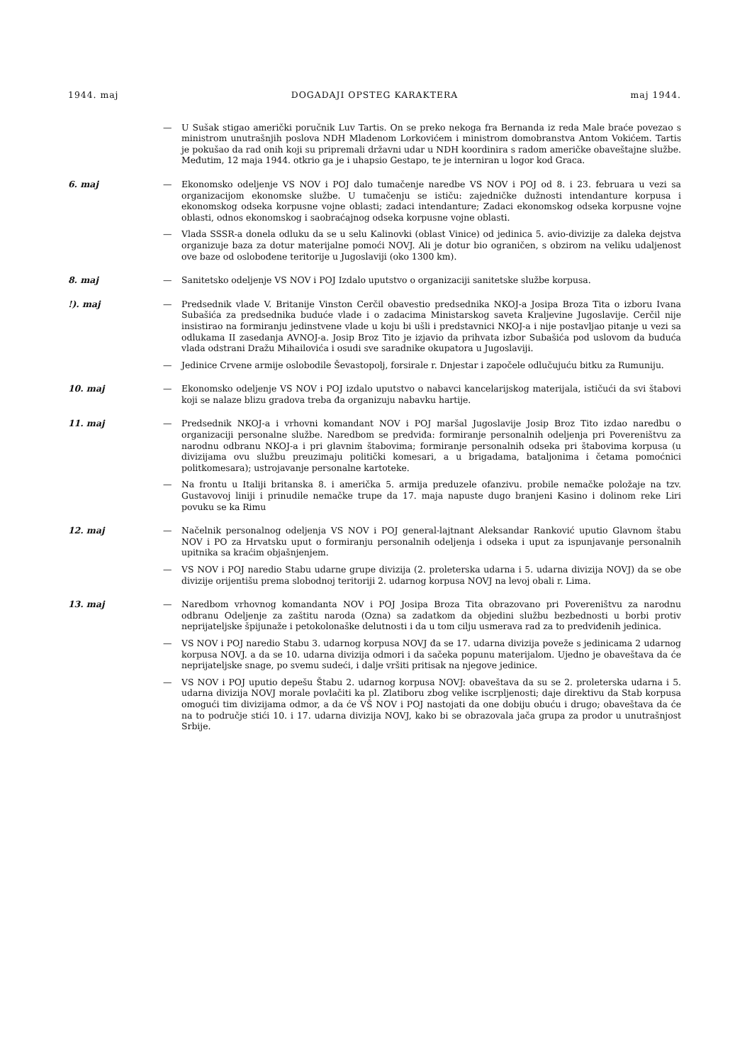1944. maj DOGADAJI OPSTEG KARAKTERA maj 1944.
— U Sušak stigao američki poručnik Luv Tartis. On se preko nekoga fra Bernanda iz reda Male braće povezao s ministrom unutrašnjih poslova NDH Mladenom Lorkovićem i ministrom domobranstva Antom Vokićem. Tartis je pokušao da rad onih koji su pripremali državni udar u NDH koordinira s radom američke obaveštajne službe. Međutim, 12 maja 1944. otkrio ga je i uhapsio Gestapo, te je interniran u logor kod Graca.
6. maj — Ekonomsko odeljenje VS NOV i POJ dalo tumačenje naredbe VS NOV i POJ od 8. i 23. februara u vezi sa organizacijom ekonomske službe. U tumačenju se ističu: zajedničke dužnosti intendanture korpusa i ekonomskog odseka korpusne vojne oblasti; zadaci intendanture; Zadaci ekonomskog odseka korpusne vojne oblasti, odnos ekonomskog i saobraćajnog odseka korpusne vojne oblasti.
— Vlada SSSR-a donela odluku da se u selu Kalinovki (oblast Vinice) od jedinica 5. avio-divizije za daleka dejstva organizuje baza za dotur materijalne pomoći NOVJ. Ali je dotur bio ograničen, s obzirom na veliku udaljenost ove baze od oslobođene teritorije u Jugoslaviji (oko 1300 km).
8. maj — Sanitetsko odeljenje VS NOV i POJ Izdalo uputstvo o organizaciji sanitetske službe korpusa.
!). maj — Predsednik vlade V. Britanije Vinston Cerčil obavestio predsednika NKOJ-a Josipa Broza Tita o izboru Ivana Subašića za predsednika buduće vlade i o zadacima Ministarskog saveta Kraljevine Jugoslavije. Cerčil nije insistirao na formiranju jedinstvene vlade u koju bi ušli i predstavnici NKOJ-a i nije postavljao pitanje u vezi sa odlukama II zasedanja AVNOJ-a. Josip Broz Tito je izjavio da prihvata izbor Subašića pod uslovom da buduća vlada odstrani Dražu Mihailovića i osudi sve saradnike okupatora u Jugoslaviji.
— Jedinice Crvene armije oslobodile Ševastopolj, forsirale r. Dnjestar i započele odlučujuću bitku za Rumuniju.
10. maj — Ekonomsko odeljenje VS NOV i POJ izdalo uputstvo o nabavci kancelarijskog materijala, ističući da svi štabovi koji se nalaze blizu gradova treba đa organizuju nabavku hartije.
11. maj — Predsednik NKOJ-a i vrhovni komandant NOV i POJ maršal Jugoslavije Josip Broz Tito izdao naredbu o organizaciji personalne službe. Naredbom se predviđa: formiranje personalnih odeljenja pri Povereništvu za narodnu odbranu NKOJ-a i pri glavnim štabovima; formiranje personalnih odseka pri štabovima korpusa (u divizijama ovu službu preuzimaju politički komesari, a u brigadama, bataljonima i četama pomoćnici politkomesara); ustrojavanje personalne kartoteke.
— Na frontu u Italiji britanska 8. i američka 5. armija preduzele ofanzivu. probile nemačke položaje na tzv. Gustavovoj liniji i prinudile nemačke trupe da 17. maja napuste dugo branjeni Kasino i dolinom reke Liri povuku se ka Rimu
12. maj — Načelnik personalnog odeljenja VS NOV i POJ general-lajtnant Aleksandar Ranković uputio Glavnom štabu NOV i PO za Hrvatsku uput o formiranju personalnih odeljenja i odseka i uput za ispunjavanje personalnih upitnika sa kraćim objašnjenjem.
— VS NOV i POJ naredio Stabu udarne grupe divizija (2. proleterska udarna i 5. udarna divizija NOVJ) da se obe divizije orijentišu prema slobodnoj teritoriji 2. udarnog korpusa NOVJ na levoj obali r. Lima.
13. maj — Naredbom vrhovnog komandanta NOV i POJ Josipa Broza Tita obrazovano pri Povereništvu za narodnu odbranu Odeljenje za zaštitu naroda (Ozna) sa zadatkom da objedini službu bezbednosti u borbi protiv neprijateljske špijunaže i petokolonaške delutnosti i da u tom cilju usmerava rad za to predviđenih jedinica.
— VS NOV i POJ naredio Stabu 3. udarnog korpusa NOVJ đa se 17. udarna divizija poveže s jedinicama 2 udarnog korpusa NOVJ. a da se 10. udarna divizija odmori i da sačeka popunu materijalom. Ujedno je obaveštava da će neprijateljske snage, po svemu sudeći, i dalje vršiti pritisak na njegove jedinice.
— VS NOV i POJ uputio depešu Štabu 2. udarnog korpusa NOVJ: obaveštava da su se 2. proleterska udarna i 5. udarna divizija NOVJ morale povlačiti ka pl. Zlatiboru zbog velike iscrpljenosti; daje direktivu da Stab korpusa omogući tim divizijama odmor, a da će VŠ NOV i POJ nastojati da one dobiju obuću i drugo; obaveštava da će na to područje stići 10. i 17. udarna divizija NOVJ, kako bi se obrazovala jača grupa za prodor u unutrašnjost Srbije.